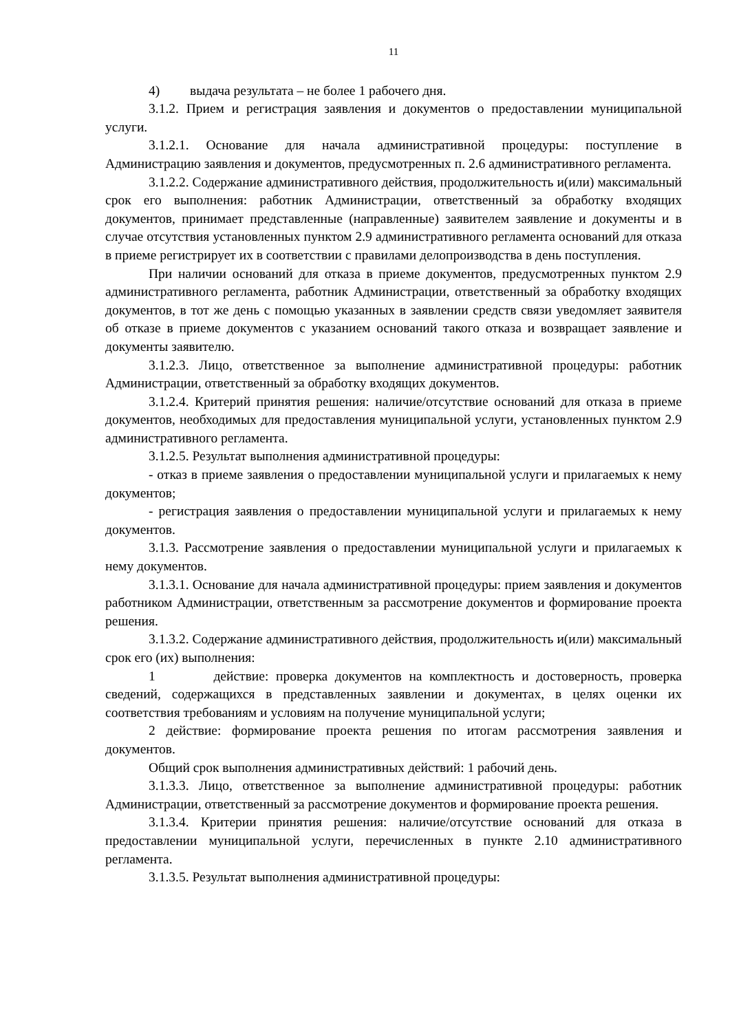11
4) выдача результата – не более 1 рабочего дня.
3.1.2. Прием и регистрация заявления и документов о предоставлении муниципальной услуги.
3.1.2.1. Основание для начала административной процедуры: поступление в Администрацию заявления и документов, предусмотренных п. 2.6 административного регламента.
3.1.2.2. Содержание административного действия, продолжительность и(или) максимальный срок его выполнения: работник Администрации, ответственный за обработку входящих документов, принимает представленные (направленные) заявителем заявление и документы и в случае отсутствия установленных пунктом 2.9 административного регламента оснований для отказа в приеме регистрирует их в соответствии с правилами делопроизводства в день поступления.
При наличии оснований для отказа в приеме документов, предусмотренных пунктом 2.9 административного регламента, работник Администрации, ответственный за обработку входящих документов, в тот же день с помощью указанных в заявлении средств связи уведомляет заявителя об отказе в приеме документов с указанием оснований такого отказа и возвращает заявление и документы заявителю.
3.1.2.3. Лицо, ответственное за выполнение административной процедуры: работник Администрации, ответственный за обработку входящих документов.
3.1.2.4. Критерий принятия решения: наличие/отсутствие оснований для отказа в приеме документов, необходимых для предоставления муниципальной услуги, установленных пунктом 2.9 административного регламента.
3.1.2.5. Результат выполнения административной процедуры:
- отказ в приеме заявления о предоставлении муниципальной услуги и прилагаемых к нему документов;
- регистрация заявления о предоставлении муниципальной услуги и прилагаемых к нему документов.
3.1.3. Рассмотрение заявления о предоставлении муниципальной услуги и прилагаемых к нему документов.
3.1.3.1. Основание для начала административной процедуры: прием заявления и документов работником Администрации, ответственным за рассмотрение документов и формирование проекта решения.
3.1.3.2. Содержание административного действия, продолжительность и(или) максимальный срок его (их) выполнения:
1 действие: проверка документов на комплектность и достоверность, проверка сведений, содержащихся в представленных заявлении и документах, в целях оценки их соответствия требованиям и условиям на получение муниципальной услуги;
2 действие: формирование проекта решения по итогам рассмотрения заявления и документов.
Общий срок выполнения административных действий: 1 рабочий день.
3.1.3.3. Лицо, ответственное за выполнение административной процедуры: работник Администрации, ответственный за рассмотрение документов и формирование проекта решения.
3.1.3.4. Критерии принятия решения: наличие/отсутствие оснований для отказа в предоставлении муниципальной услуги, перечисленных в пункте 2.10 административного регламента.
3.1.3.5. Результат выполнения административной процедуры: